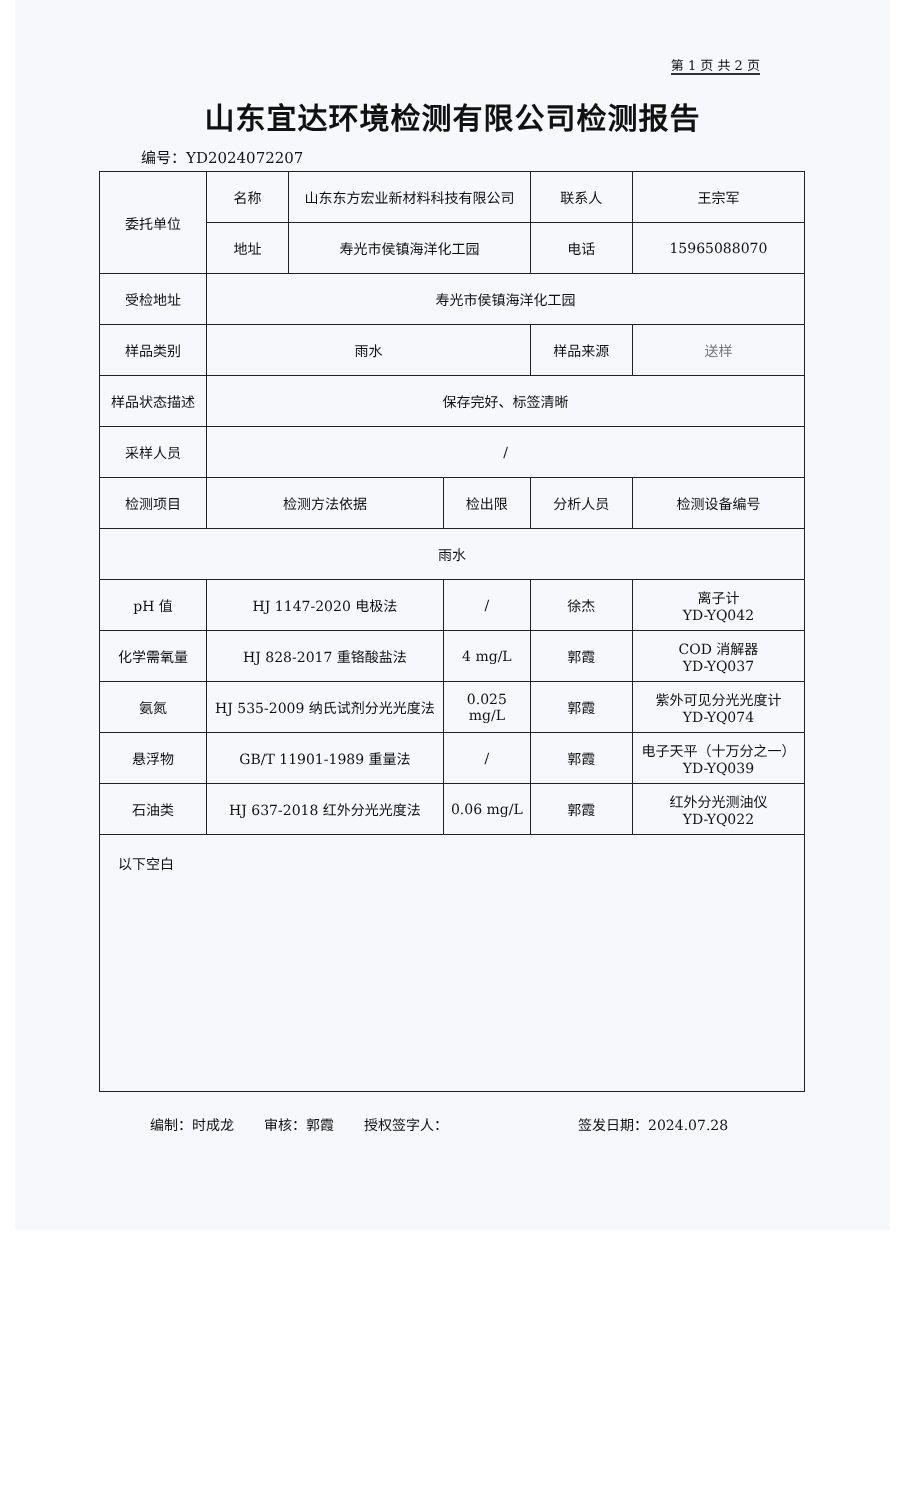第 1 页 共 2 页
山东宜达环境检测有限公司检测报告
编号：YD2024072207
| 委托单位 | 名称 | 山东东方宏业新材料科技有限公司 | | 联系人 | 王宗军 |
| | 地址 | 寿光市侯镇海洋化工园 | | 电话 | 15965088070 |
| 受检地址 | 寿光市侯镇海洋化工园 | | | | |
| 样品类别 | 雨水 | | | 样品来源 | 送样 |
| 样品状态描述 | 保存完好、标签清晰 | | | | |
| 采样人员 | / | | | | |
| 检测项目 | 检测方法依据 | | 检出限 | 分析人员 | 检测设备编号 |
| 雨水 | | | | | |
| pH 值 | HJ 1147-2020 电极法 | | / | 徐杰 | 离子计 YD-YQ042 |
| 化学需氧量 | HJ 828-2017 重铬酸盐法 | | 4 mg/L | 郭霞 | COD 消解器 YD-YQ037 |
| 氨氮 | HJ 535-2009 纳氏试剂分光光度法 | | 0.025 mg/L | 郭霞 | 紫外可见分光光度计 YD-YQ074 |
| 悬浮物 | GB/T 11901-1989 重量法 | | / | 郭霞 | 电子天平（十万分之一） YD-YQ039 |
| 石油类 | HJ 637-2018 红外分光光度法 | | 0.06 mg/L | 郭霞 | 红外分光测油仪 YD-YQ022 |
| 以下空白 | | | | | |
编制：时成龙 审核：郭霞 授权签字人： 签发日期：2024.07.28